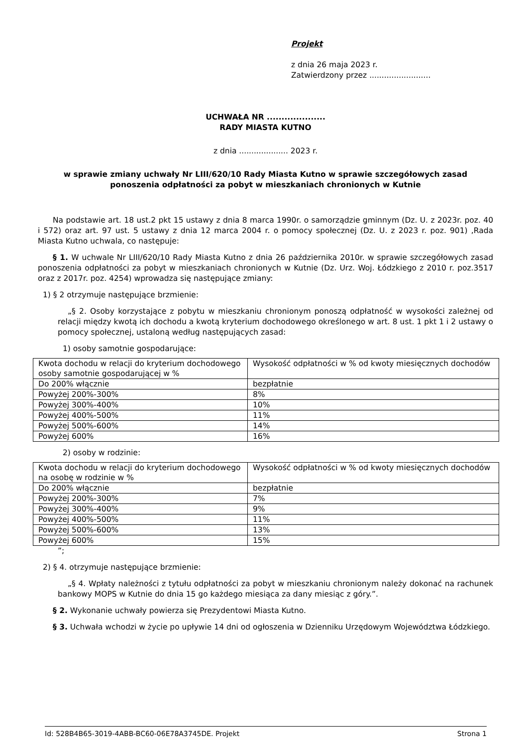Projekt
z dnia 26 maja 2023 r.
Zatwierdzony przez .........................
UCHWAŁA NR ....................
RADY MIASTA KUTNO
z dnia .................... 2023 r.
w sprawie zmiany uchwały Nr LIII/620/10 Rady Miasta Kutno w sprawie szczegółowych zasad ponoszenia odpłatności za pobyt w mieszkaniach chronionych w Kutnie
Na podstawie art. 18 ust.2 pkt 15 ustawy z dnia 8 marca 1990r. o samorządzie gminnym (Dz. U. z 2023r. poz. 40 i 572) oraz art. 97 ust. 5 ustawy z dnia 12 marca 2004 r. o pomocy społecznej (Dz. U. z 2023 r. poz. 901) ,Rada Miasta Kutno uchwala, co następuje:
§ 1. W uchwale Nr LIII/620/10 Rady Miasta Kutno z dnia 26 października 2010r. w sprawie szczegółowych zasad ponoszenia odpłatności za pobyt w mieszkaniach chronionych w Kutnie (Dz. Urz. Woj. Łódzkiego z 2010 r. poz.3517 oraz z 2017r. poz. 4254) wprowadza się następujące zmiany:
1) § 2 otrzymuje następujące brzmienie:
„§ 2. Osoby korzystające z pobytu w mieszkaniu chronionym ponoszą odpłatność w wysokości zależnej od relacji między kwotą ich dochodu a kwotą kryterium dochodowego określonego w art. 8 ust. 1 pkt 1 i 2 ustawy o pomocy społecznej, ustaloną według następujących zasad:
1) osoby samotnie gospodarujące:
| Kwota dochodu w relacji do kryterium dochodowego osoby samotnie gospodarującej w % | Wysokość odpłatności w % od kwoty miesięcznych dochodów |
| Do 200% włącznie | bezpłatnie |
| Powyżej 200%-300% | 8% |
| Powyżej 300%-400% | 10% |
| Powyżej 400%-500% | 11% |
| Powyżej 500%-600% | 14% |
| Powyżej 600% | 16% |
2) osoby w rodzinie:
| Kwota dochodu w relacji do kryterium dochodowego na osobę w rodzinie w % | Wysokość odpłatności w % od kwoty miesięcznych dochodów |
| Do 200% włącznie | bezpłatnie |
| Powyżej 200%-300% | 7% |
| Powyżej 300%-400% | 9% |
| Powyżej 400%-500% | 11% |
| Powyżej 500%-600% | 13% |
| Powyżej 600% | 15% |
”;
2) § 4. otrzymuje następujące brzmienie:
„§ 4. Wpłaty należności z tytułu odpłatności za pobyt w mieszkaniu chronionym należy dokonać na rachunek bankowy MOPS w Kutnie do dnia 15 go każdego miesiąca za dany miesiąc z góry.”.
§ 2. Wykonanie uchwały powierza się Prezydentowi Miasta Kutno.
§ 3. Uchwała wchodzi w życie po upływie 14 dni od ogłoszenia w Dzienniku Urzędowym Województwa Łódzkiego.
Id: 528B4B65-3019-4ABB-BC60-06E78A3745DE. Projekt Strona 1